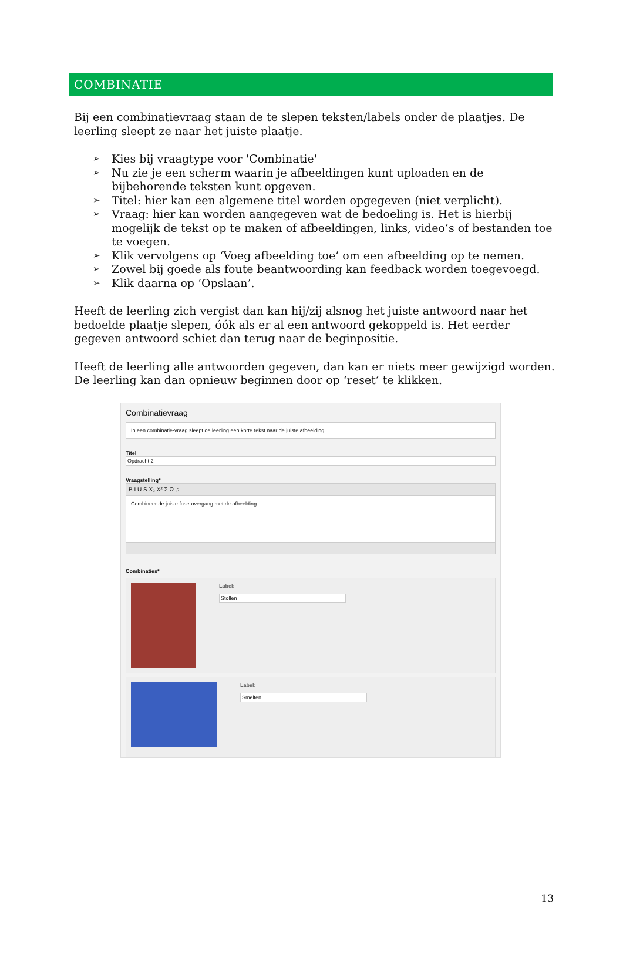COMBINATIE
Bij een combinatievraag staan de te slepen teksten/labels onder de plaatjes. De leerling sleept ze naar het juiste plaatje.
➢ Kies bij vraagtype voor 'Combinatie'
➢ Nu zie je een scherm waarin je afbeeldingen kunt uploaden en de bijbehorende teksten kunt opgeven.
➢ Titel: hier kan een algemene titel worden opgegeven (niet verplicht).
➢ Vraag: hier kan worden aangegeven wat de bedoeling is. Het is hierbij mogelijk de tekst op te maken of afbeeldingen, links, video’s of bestanden toe te voegen.
➢ Klik vervolgens op ‘Voeg afbeelding toe’ om een afbeelding op te nemen.
➢ Zowel bij goede als foute beantwoording kan feedback worden toegevoegd.
➢ Klik daarna op ‘Opslaan’.
Heeft de leerling zich vergist dan kan hij/zij alsnog het juiste antwoord naar het bedoelde plaatje slepen, óók als er al een antwoord gekoppeld is. Het eerder gegeven antwoord schiet dan terug naar de beginpositie.
Heeft de leerling alle antwoorden gegeven, dan kan er niets meer gewijzigd worden. De leerling kan dan opnieuw beginnen door op ‘reset’ te klikken.
Combinatievraag
In een combinatie-vraag sleept de leerling een korte tekst naar de juiste afbeelding.
Titel
Opdracht 2
Vraagstelling*
B I U S X₂ X² Σ Ω ♫
Combineer de juiste fase-overgang met de afbeelding.
Combinaties*
Label:
Stollen
Label:
Smelten
13